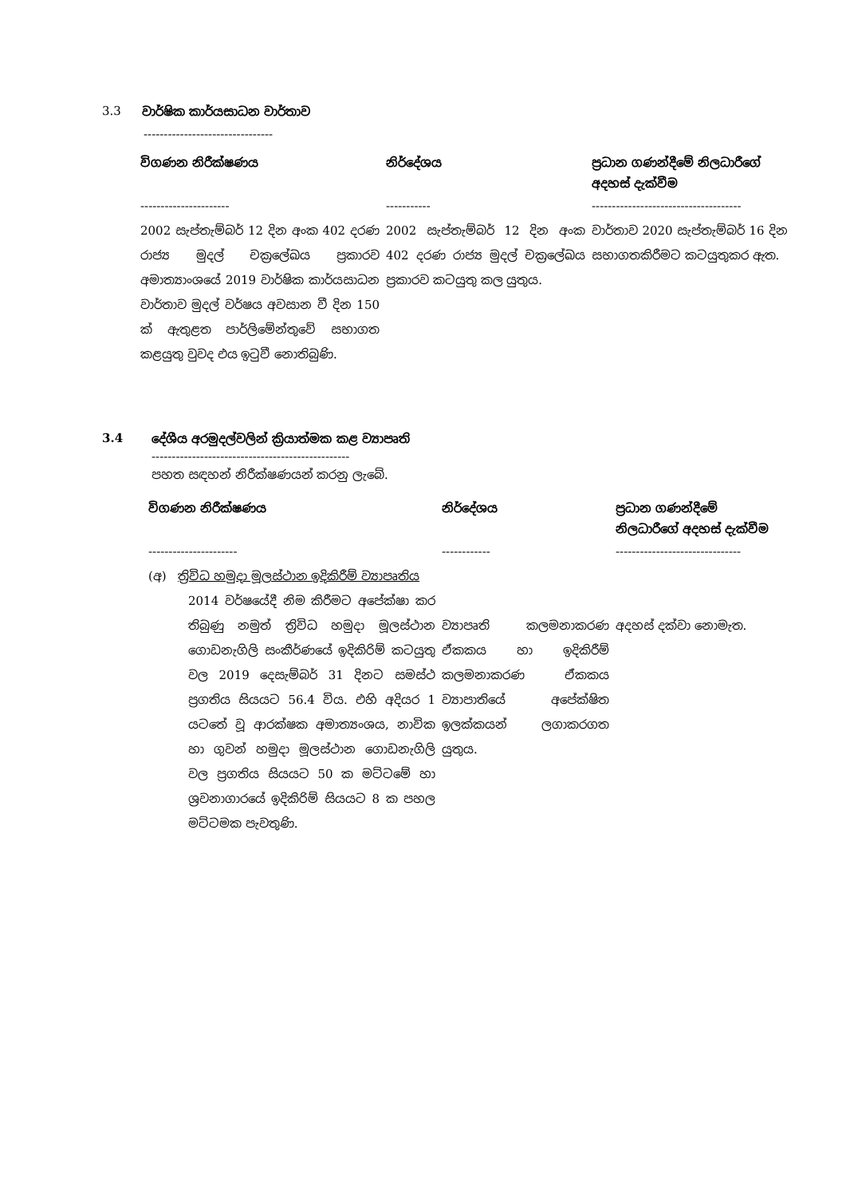3.3 වාර්ෂික කාර්යසාධන වාර්තාව
--------------------------------
| විගණන නිරීක්ෂණය | නිර්දේශය | ප්‍රධාන ගණන්දීමේ නිලධාරීගේ අදහස් දැක්වීම |
| --- | --- | --- |
| ---------------------- | ----------- | ------------------------------------- |
| 2002 සැප්තැම්බර් 12 දින අංක 402 දරණ රාජ්‍ය මුදල් චක්‍රලේඛය ප්‍රකාරව අමාත්‍යාංශයේ 2019 වාර්ෂික කාර්යසාධන වාර්තාව මුදල් වර්ෂය අවසාන වී දින 150 ක් ඇතුළත පාර්ලිමේන්තුවේ සභාගත කළයුතු වුවද එය ඉටුවී නොතිබුණි. | 2002 සැප්තැම්බර් 12 දින අංක 402 දරණ රාජ්‍ය මුදල් චක්‍රලේඛය ප්‍රකාරව කටයුතු කල යුතුය. | වාර්තාව 2020 සැප්තැම්බර් 16 දින සභාගතකිරීමට කටයුතුකර ඇත. |
3.4 දේශීය අරමුදල්වලින් ක්‍රියාත්මක කළ ව්‍යාපෘති
-------------------------------------------------
පහත සඳහන් නිරීක්ෂණයන් කරනු ලැබේ.
| විගණන නිරීක්ෂණය | නිර්දේශය | ප්‍රධාන ගණන්දීමේ නිලධාරීගේ අදහස් දැක්වීම |
| --- | --- | --- |
| ---------------------- | ------------ | ------------------------------- |
| (අ) ත්‍රිවිධ හමුදා මූලස්ථාන ඉදිකිරීම් ව්‍යාපෘතිය 2014 වර්ෂයේදී නිම කිරීමට අපේක්ෂා කර තිබුණු නමුත් ත්‍රිවිධ හමුදා මූලස්ථාන ගොඩනැගිලි සංකීර්ණයේ ඉදිකිරිම් කටයුතු වල 2019 දෙසැම්බර් 31 දිනට සමස්ථ ප්‍රගතිය සියයට 56.4 විය. එහි අදියර 1 යටතේ වූ ආරක්ෂක අමාත්‍යංශය, නාවික හා ගුවන් හමුදා මූලස්ථාන ගොඩනැගිලි වල ප්‍රගතිය සියයට 50 ක මට්ටමේ හා ශ්‍රවනාගාරයේ ඉදිකිරිම් සියයට 8 ක පහල මට්ටමක පැවතුණි. | ව්‍යාපෘති කලමනාකරණ ඒකකය හා ඉදිකිරීම් කලමනාකරණ ඒකකය ව්‍යාපාතියේ අපේක්ෂිත ඉලක්කයන් ලගාකරගත යුතුය. | අදහස් දක්වා නොමැත. |